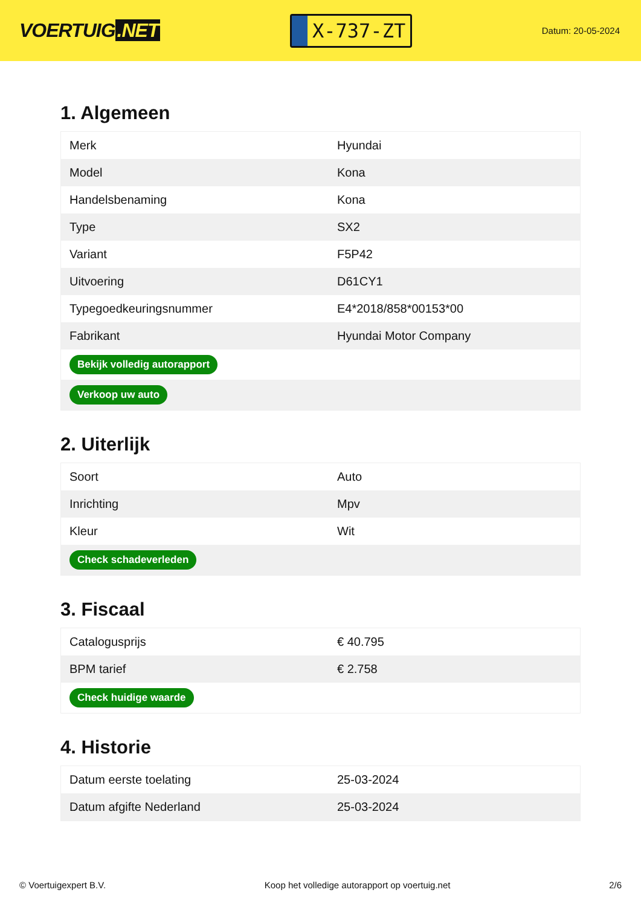VOERTUIG.NET
X-737-ZT
Datum: 20-05-2024
1. Algemeen
| Merk | Hyundai |
| Model | Kona |
| Handelsbenaming | Kona |
| Type | SX2 |
| Variant | F5P42 |
| Uitvoering | D61CY1 |
| Typegoedkeuringsnummer | E4*2018/858*00153*00 |
| Fabrikant | Hyundai Motor Company |
| Bekijk volledig autorapport | |
| Verkoop uw auto | |
2. Uiterlijk
| Soort | Auto |
| Inrichting | Mpv |
| Kleur | Wit |
| Check schadeverleden | |
3. Fiscaal
| Catalogusprijs | € 40.795 |
| BPM tarief | € 2.758 |
| Check huidige waarde | |
4. Historie
| Datum eerste toelating | 25-03-2024 |
| Datum afgifte Nederland | 25-03-2024 |
© Voertuigexpert B.V. Koop het volledige autorapport op voertuig.net 2/6